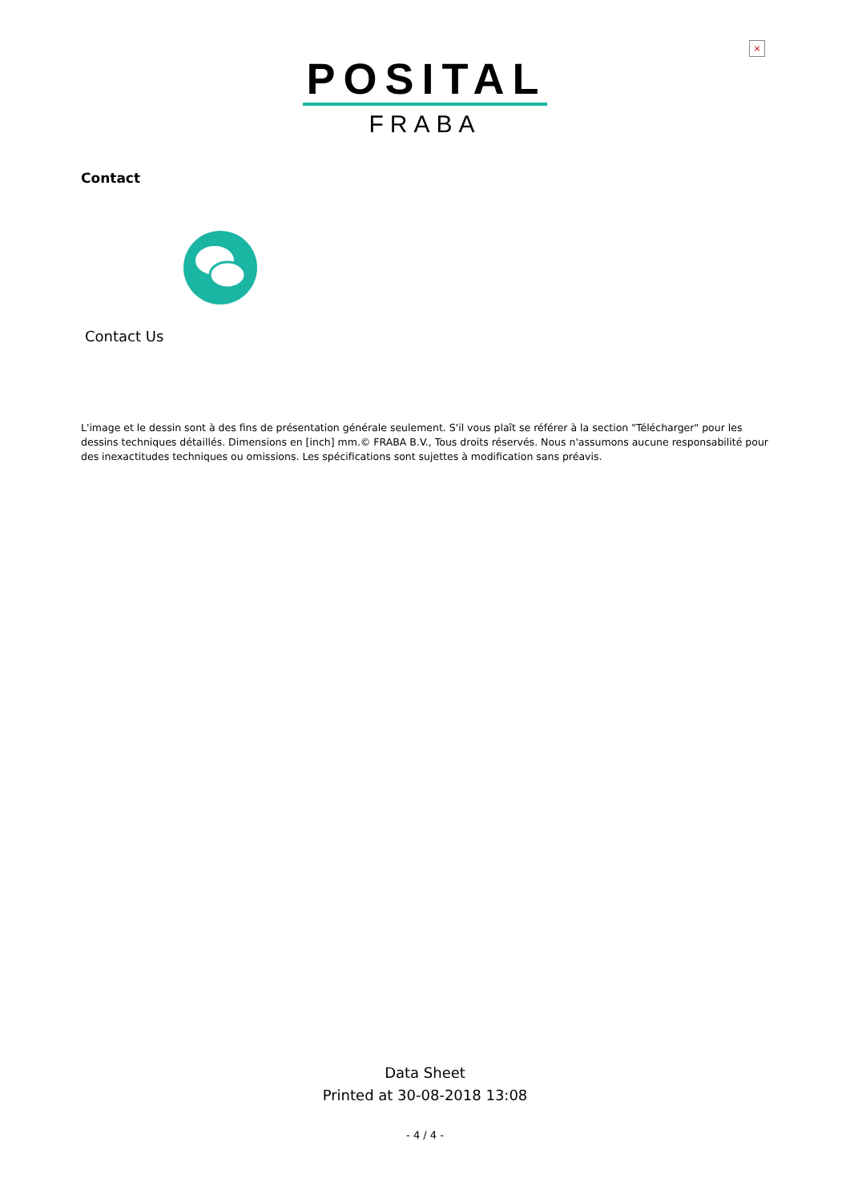×
POSITAL
FRABA
Contact
Contact Us
L'image et le dessin sont à des fins de présentation générale seulement. S'il vous plaît se référer à la section "Télécharger" pour les dessins techniques détaillés. Dimensions en [inch] mm.© FRABA B.V., Tous droits réservés. Nous n'assumons aucune responsabilité pour des inexactitudes techniques ou omissions. Les spécifications sont sujettes à modification sans préavis.
Data Sheet
Printed at 30-08-2018 13:08
- 4 / 4 -